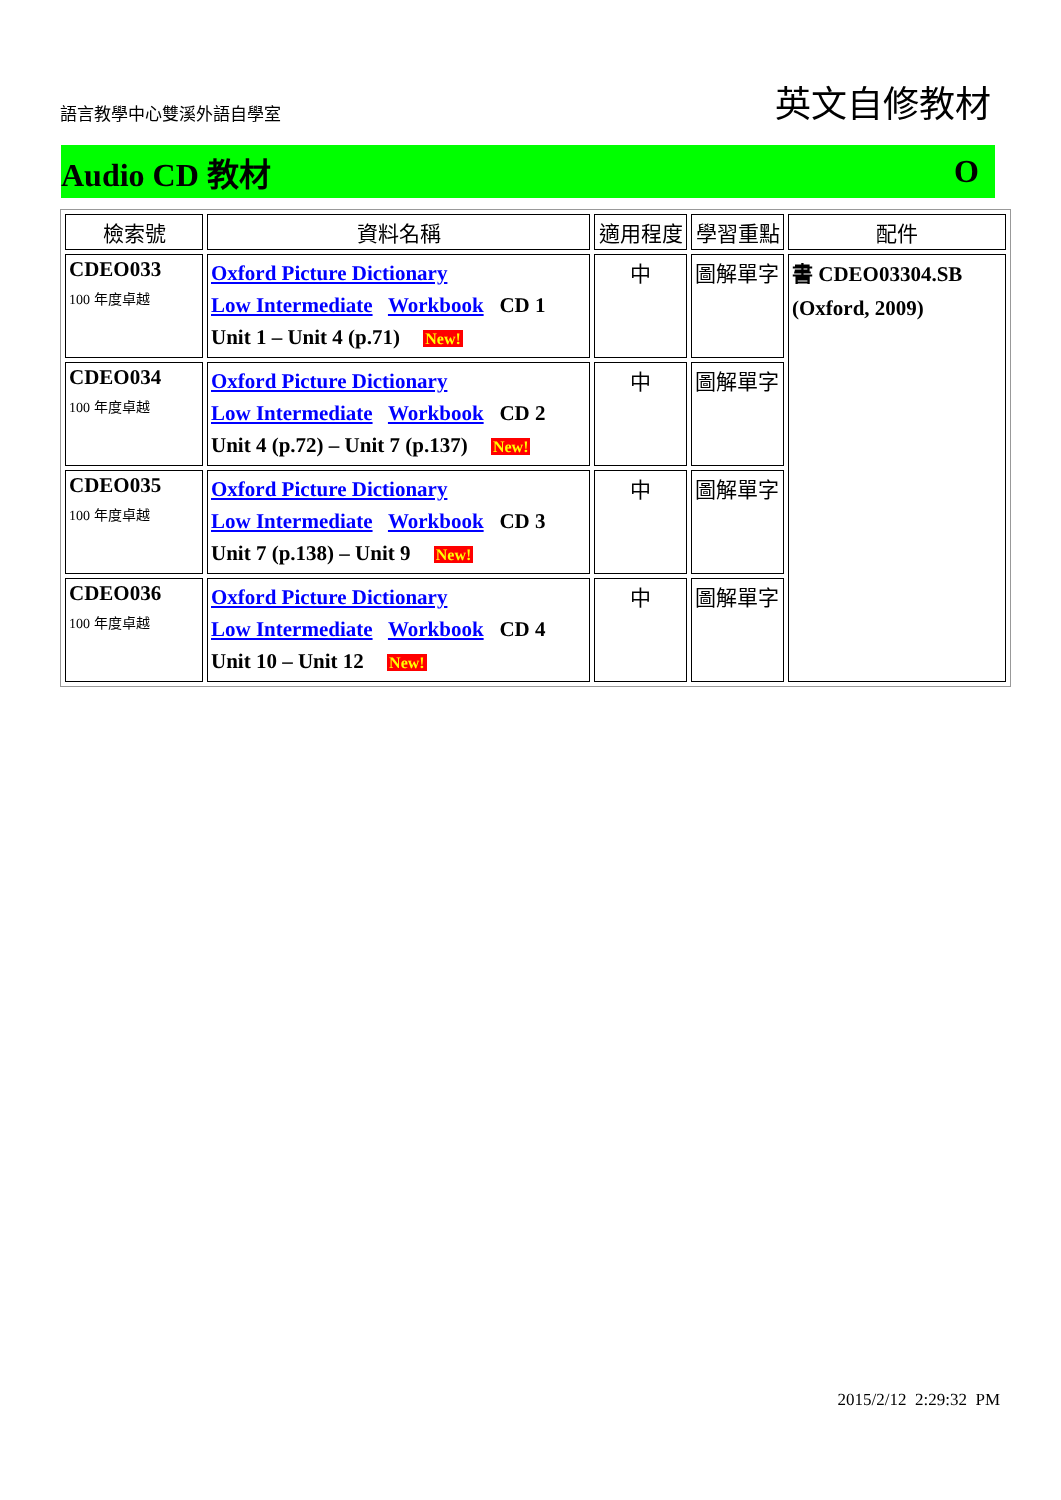語言教學中心雙溪外語自學室 英文自修教材
Audio CD 教材 O
| 檢索號 | 資料名稱 | 適用程度 | 學習重點 | 配件 |
| --- | --- | --- | --- | --- |
| CDEO033 100 年度卓越 | Oxford Picture Dictionary Low Intermediate Workbook CD 1 Unit 1 – Unit 4 (p.71) New! | 中 | 圖解單字 | 書 CDEO03304.SB (Oxford, 2009) |
| CDEO034 100 年度卓越 | Oxford Picture Dictionary Low Intermediate Workbook CD 2 Unit 4 (p.72) – Unit 7 (p.137) New! | 中 | 圖解單字 | |
| CDEO035 100 年度卓越 | Oxford Picture Dictionary Low Intermediate Workbook CD 3 Unit 7 (p.138) – Unit 9 New! | 中 | 圖解單字 | |
| CDEO036 100 年度卓越 | Oxford Picture Dictionary Low Intermediate Workbook CD 4 Unit 10 – Unit 12 New! | 中 | 圖解單字 | |
2015/2/12 2:29:32 PM